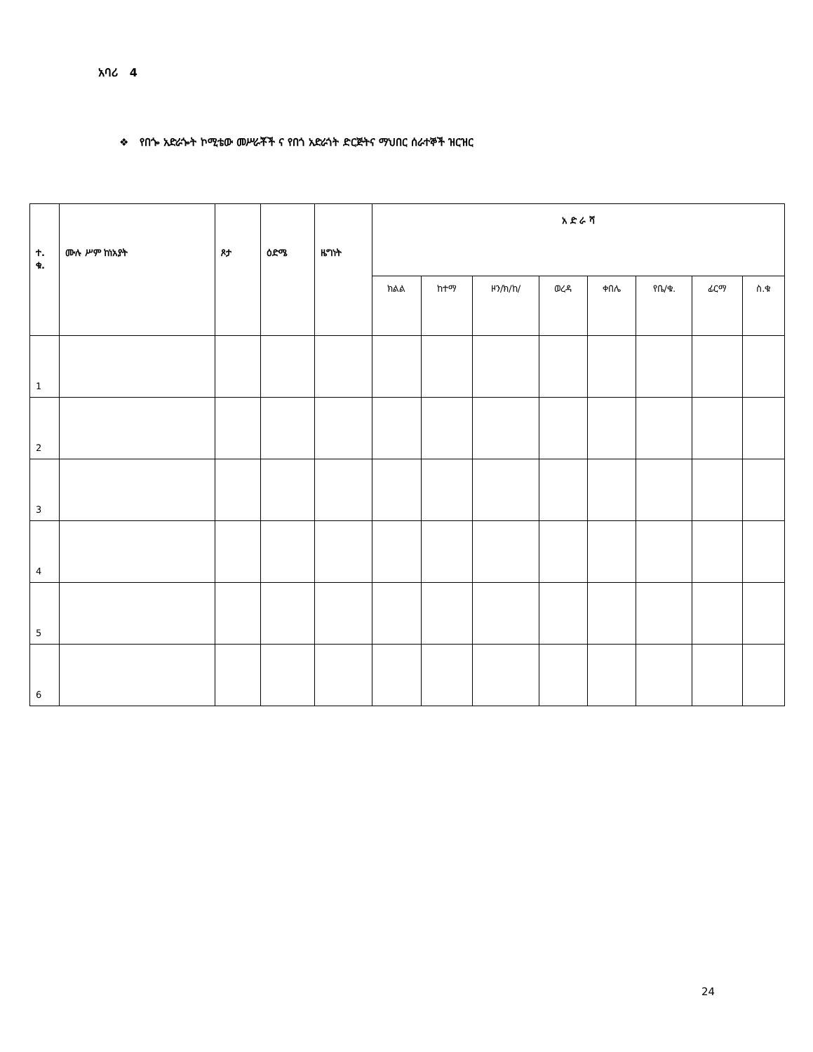አባሪ 4
❖ የበጐ አድራጐት ኮሚቴው መሥራቾች ና የበጎ አድራጎት ድርጅትና ማህበር ሰራተኞች ዝርዝር
| ተ. ቁ. | ሙሉ ሥም ከነአያት | ጾታ | ዕድሜ | ዜግነት | አ ድ ራ ሻ | | | | | | | |
| --- | --- | --- | --- | --- | --- | --- | --- | --- | --- | --- | --- | --- |
| | | | | | ክልል | ከተማ | ዞን/ክ/ከ/ | ወረዳ | ቀበሌ | የቤ/ቁ. | ፊርማ | ስ.ቁ |
| 1 | | | | | | | | | | | | |
| 2 | | | | | | | | | | | | |
| 3 | | | | | | | | | | | | |
| 4 | | | | | | | | | | | | |
| 5 | | | | | | | | | | | | |
| 6 | | | | | | | | | | | | |
24